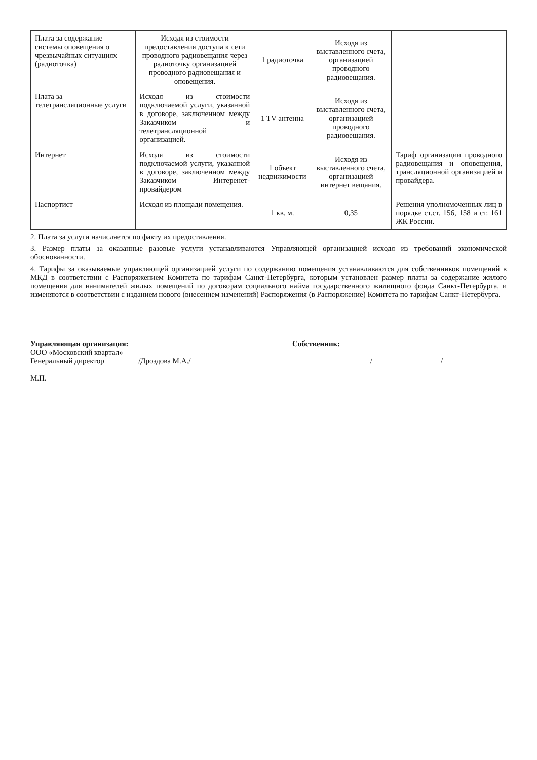| Плата за содержание системы оповещения о чрезвычайных ситуациях (радиоточка) | Исходя из стоимости предоставления доступа к сети проводного радиовещания через радиоточку организацией проводного радиовещания и оповещения. | 1 радиоточка | Исходя из выставленного счета, организацией проводного радиовещания. | |
| Плата за телетрансляционные услуги | Исходя из стоимости подключаемой услуги, указанной в договоре, заключенном между Заказчиком и телетрансляционной организацией. | 1 TV антенна | Исходя из выставленного счета, организацией проводного радиовещания. | |
| Интернет | Исходя из стоимости подключаемой услуги, указанной в договоре, заключенном между Заказчиком Интеренет- провайдером | 1 объект недвижимости | Исходя из выставленного счета, организацией интернет вещания. | Тариф организации проводного радиовещания и оповещения, трансляционной организацией и провайдера. |
| Паспортист | Исходя из площади помещения. | 1 кв. м. | 0,35 | Решения уполномоченных лиц в порядке ст.ст. 156, 158 и ст. 161 ЖК России. |
2. Плата за услуги начисляется по факту их предоставления.
3. Размер платы за оказанные разовые услуги устанавливаются Управляющей организацией исходя из требований экономической обоснованности.
4. Тарифы за оказываемые управляющей организацией услуги по содержанию помещения устанавливаются для собственников помещений в МКД в соответствии с Распоряжением Комитета по тарифам Санкт-Петербурга, которым установлен размер платы за содержание жилого помещения для нанимателей жилых помещений по договорам социального найма государственного жилищного фонда Санкт-Петербурга, и изменяются в соответствии с изданием нового (внесением изменений) Распоряжения (в Распоряжение) Комитета по тарифам Санкт-Петербурга.
Управляющая организация:
ООО «Московский квартал»
Генеральный директор ________ /Дроздова М.А./
М.П.
Собственник:
____________________ /__________________/